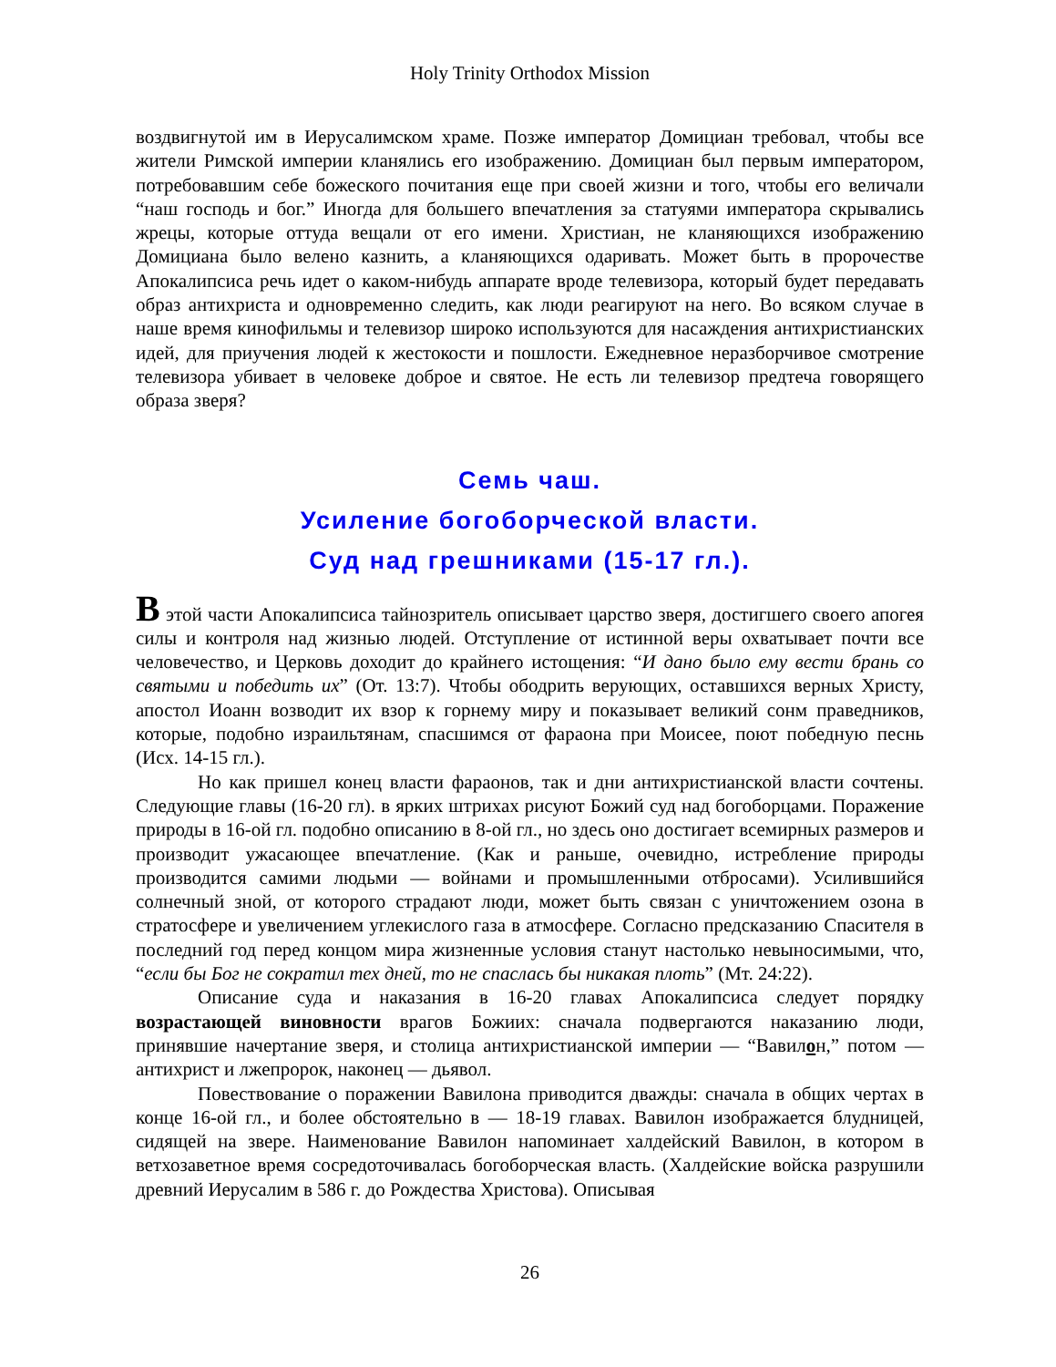Holy Trinity Orthodox Mission
воздвигнутой им в Иерусалимском храме. Позже император Домициан требовал, чтобы все жители Римской империи кланялись его изображению. Домициан был первым императором, потребовавшим себе божеского почитания еще при своей жизни и того, чтобы его величали “наш господь и бог.” Иногда для большего впечатления за статуями императора скрывались жрецы, которые оттуда вещали от его имени. Христиан, не кланяющихся изображению Домициана было велено казнить, а кланяющихся одаривать. Может быть в пророчестве Апокалипсиса речь идет о каком-нибудь аппарате вроде телевизора, который будет передавать образ антихриста и одновременно следить, как люди реагируют на него. Во всяком случае в наше время кинофильмы и телевизор широко используются для насаждения антихристианских идей, для приучения людей к жестокости и пошлости. Ежедневное неразборчивое смотрение телевизора убивает в человеке доброе и святое. Не есть ли телевизор предтеча говорящего образа зверя?
Семь чаш.
Усиление богоборческой власти.
Суд над грешниками (15-17 гл.).
В этой части Апокалипсиса тайнозритель описывает царство зверя, достигшего своего апогея силы и контроля над жизнью людей. Отступление от истинной веры охватывает почти все человечество, и Церковь доходит до крайнего истощения: “И дано было ему вести брань со святыми и победить их” (От. 13:7). Чтобы ободрить верующих, оставшихся верных Христу, апостол Иоанн возводит их взор к горнему миру и показывает великий сонм праведников, которые, подобно израильтянам, спасшимся от фараона при Моисее, поют победную песнь (Исх. 14-15 гл.).
Но как пришел конец власти фараонов, так и дни антихристианской власти сочтены. Следующие главы (16-20 гл). в ярких штрихах рисуют Божий суд над богоборцами. Поражение природы в 16-ой гл. подобно описанию в 8-ой гл., но здесь оно достигает всемирных размеров и производит ужасающее впечатление. (Как и раньше, очевидно, истребление природы производится самими людьми — войнами и промышленными отбросами). Усилившийся солнечный зной, от которого страдают люди, может быть связан с уничтожением озона в стратосфере и увеличением углекислого газа в атмосфере. Согласно предсказанию Спасителя в последний год перед концом мира жизненные условия станут настолько невыносимыми, что, “если бы Бог не сократил тех дней, то не спаслась бы никакая плоть” (Мт. 24:22).
Описание суда и наказания в 16-20 главах Апокалипсиса следует порядку возрастающей виновности врагов Божиих: сначала подвергаются наказанию люди, принявшие начертание зверя, и столица антихристианской империи — “Вавилон,” потом — антихрист и лжепророк, наконец — дьявол.
Повествование о поражении Вавилона приводится дважды: сначала в общих чертах в конце 16-ой гл., и более обстоятельно в — 18-19 главах. Вавилон изображается блудницей, сидящей на звере. Наименование Вавилон напоминает халдейский Вавилон, в котором в ветхозаветное время сосредоточивалась богоборческая власть. (Халдейские войска разрушили древний Иерусалим в 586 г. до Рождества Христова). Описывая
26